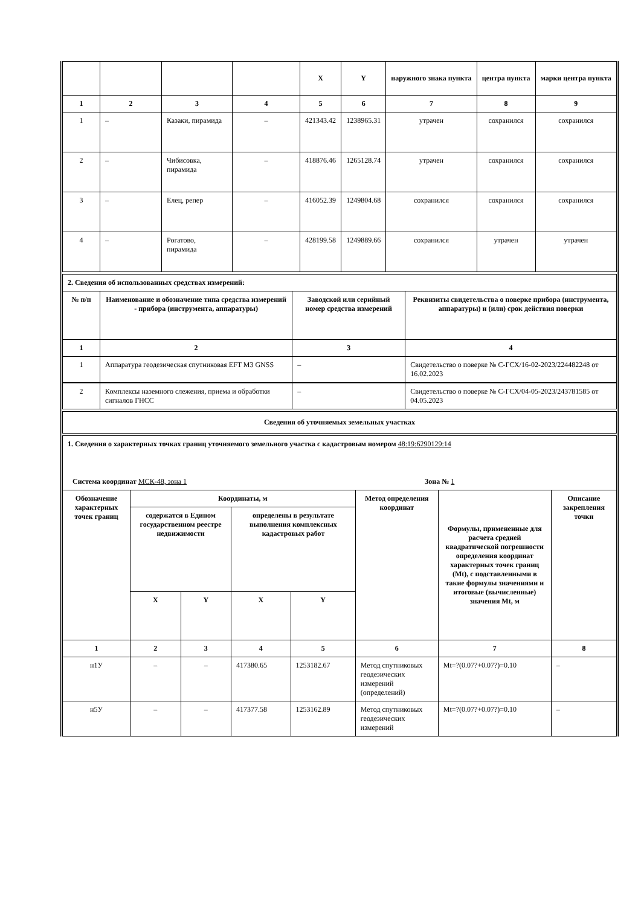| | | | | X | Y | наружного знака пункта | центра пункта | марки центра пункта |
| --- | --- | --- | --- | --- | --- | --- | --- | --- |
| 1 | 2 | 3 | 4 | 5 | 6 | 7 | 8 | 9 |
| 1 | – | Казаки, пирамида | – | 421343.42 | 1238965.31 | утрачен | сохранился | сохранился |
| 2 | – | Чибисовка, пирамида | – | 418876.46 | 1265128.74 | утрачен | сохранился | сохранился |
| 3 | – | Елец, репер | – | 416052.39 | 1249804.68 | сохранился | сохранился | сохранился |
| 4 | – | Рогатово, пирамида | – | 428199.58 | 1249889.66 | сохранился | утрачен | утрачен |
| 2. Сведения об использованных средствах измерений: | | | |
| № п/п | Наименование и обозначение типа средства измерений - прибора (инструмента, аппаратуры) | Заводской или серийный номер средства измерений | Реквизиты свидетельства о поверке прибора (инструмента, аппаратуры) и (или) срок действия поверки |
| 1 | 2 | 3 | 4 |
| 1 | Аппаратура геодезическая спутниковая EFT M3 GNSS | – | Свидетельство о поверке № С-ГСХ/16-02-2023/224482248 от 16.02.2023 |
| 2 | Комплексы наземного слежения, приема и обработки сигналов ГНСС | – | Свидетельство о поверке № С-ГСХ/04-05-2023/243781585 от 04.05.2023 |
| Сведения об уточняемых земельных участках |
| --- |
| 1. Сведения о характерных точках границ уточняемого земельного участка с кадастровым номером 48:19:6290129:14 | | | | | | | |
| Система координат МСК-48, зона 1 Зона № 1 | | | | | | | |
| Обозначение характерных точек границ | Координаты, м | | | | Метод определения координат | Формулы, примененные для расчета средней квадратической погрешности определения координат характерных точек границ (Mt), с подставленными в такие формулы значениями и итоговые (вычисленные) значения Mt, м | Описание закрепления точки |
| | содержатся в Едином государственном реестре недвижимости | | определены в результате выполнения комплексных кадастровых работ | | | | |
| | X | Y | X | Y | | | |
| 1 | 2 | 3 | 4 | 5 | 6 | 7 | 8 |
| н1У | – | – | 417380.65 | 1253182.67 | Метод спутниковых геодезических измерений (определений) | Mt=?(0.07?+0.07?)=0.10 | – |
| н5У | – | – | 417377.58 | 1253162.89 | Метод спутниковых геодезических измерений | Mt=?(0.07?+0.07?)=0.10 | – |